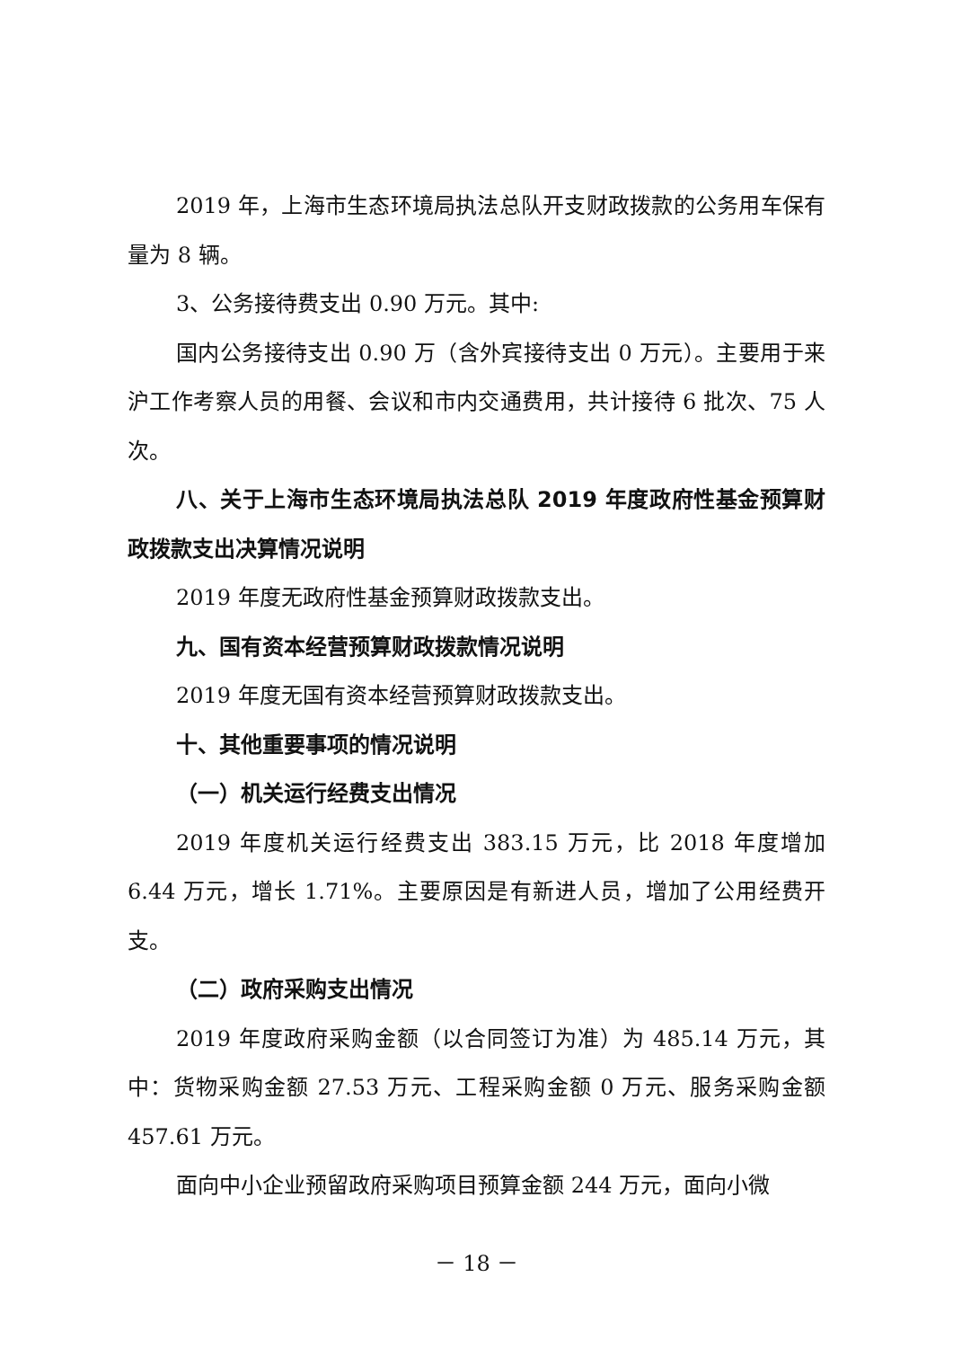2019 年，上海市生态环境局执法总队开支财政拨款的公务用车保有量为 8 辆。
3、公务接待费支出 0.90 万元。其中:
国内公务接待支出 0.90 万（含外宾接待支出 0 万元）。主要用于来沪工作考察人员的用餐、会议和市内交通费用，共计接待 6 批次、75 人次。
八、关于上海市生态环境局执法总队 2019 年度政府性基金预算财政拨款支出决算情况说明
2019 年度无政府性基金预算财政拨款支出。
九、国有资本经营预算财政拨款情况说明
2019 年度无国有资本经营预算财政拨款支出。
十、其他重要事项的情况说明
（一）机关运行经费支出情况
2019 年度机关运行经费支出 383.15 万元，比 2018 年度增加 6.44 万元，增长 1.71%。主要原因是有新进人员，增加了公用经费开支。
（二）政府采购支出情况
2019 年度政府采购金额（以合同签订为准）为 485.14 万元，其中：货物采购金额 27.53 万元、工程采购金额 0 万元、服务采购金额 457.61 万元。
面向中小企业预留政府采购项目预算金额 244 万元，面向小微
－ 18 －